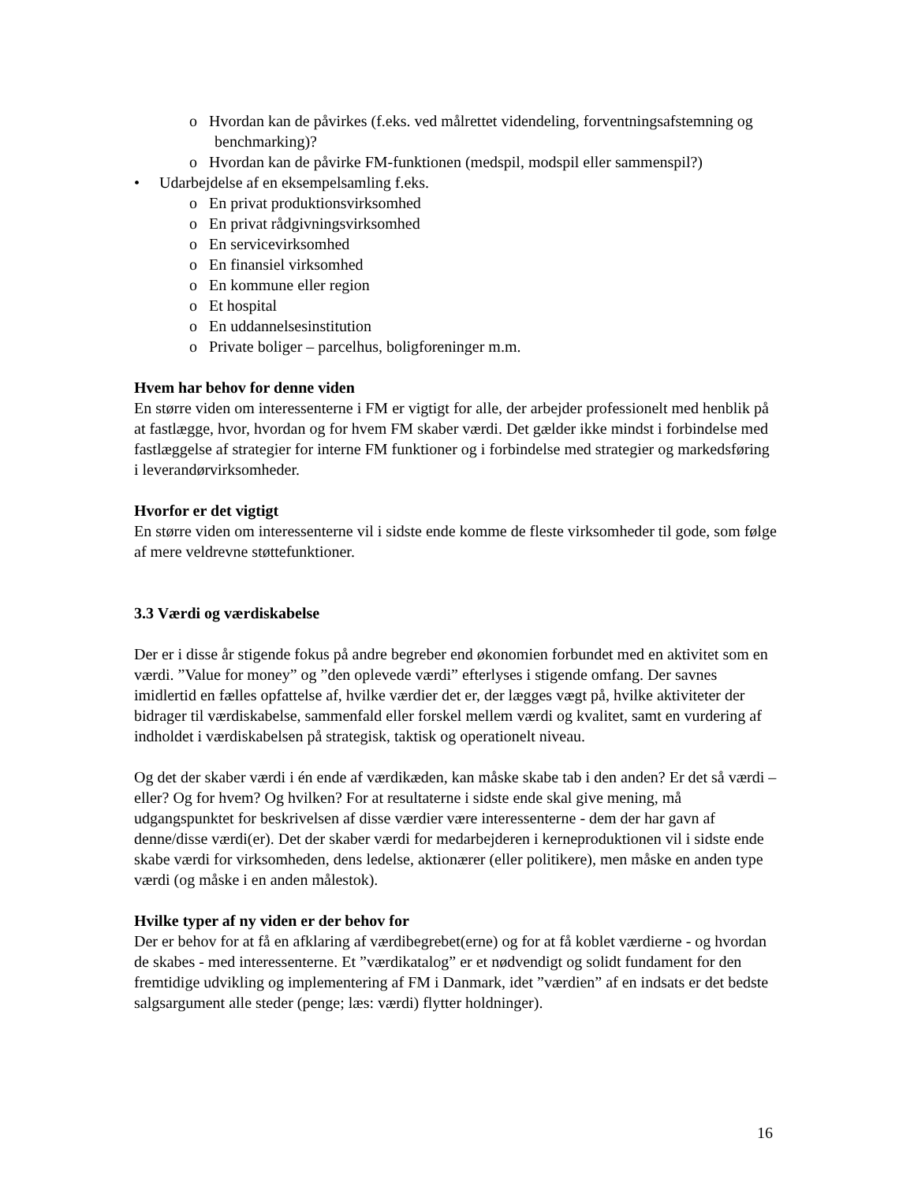o Hvordan kan de påvirkes (f.eks. ved målrettet videndeling, forventningsafstemning og benchmarking)?
o Hvordan kan de påvirke FM-funktionen (medspil, modspil eller sammenspil?)
• Udarbejdelse af en eksempelsamling f.eks.
o En privat produktionsvirksomhed
o En privat rådgivningsvirksomhed
o En servicevirksomhed
o En finansiel virksomhed
o En kommune eller region
o Et hospital
o En uddannelsesinstitution
o Private boliger – parcelhus, boligforeninger m.m.
Hvem har behov for denne viden
En større viden om interessenterne i FM er vigtigt for alle, der arbejder professionelt med henblik på at fastlægge, hvor, hvordan og for hvem FM skaber værdi. Det gælder ikke mindst i forbindelse med fastlæggelse af strategier for interne FM funktioner og i forbindelse med strategier og markedsføring i leverandørvirksomheder.
Hvorfor er det vigtigt
En større viden om interessenterne vil i sidste ende komme de fleste virksomheder til gode, som følge af mere veldrevne støttefunktioner.
3.3 Værdi og værdiskabelse
Der er i disse år stigende fokus på andre begreber end økonomien forbundet med en aktivitet som en værdi. ”Value for money” og ”den oplevede værdi” efterlyses i stigende omfang. Der savnes imidlertid en fælles opfattelse af, hvilke værdier det er, der lægges vægt på, hvilke aktiviteter der bidrager til værdiskabelse, sammenfald eller forskel mellem værdi og kvalitet, samt en vurdering af indholdet i værdiskabelsen på strategisk, taktisk og operationelt niveau.
Og det der skaber værdi i én ende af værdikæden, kan måske skabe tab i den anden? Er det så værdi – eller? Og for hvem? Og hvilken? For at resultaterne i sidste ende skal give mening, må udgangspunktet for beskrivelsen af disse værdier være interessenterne - dem der har gavn af denne/disse værdi(er). Det der skaber værdi for medarbejderen i kerneproduktionen vil i sidste ende skabe værdi for virksomheden, dens ledelse, aktionærer (eller politikere), men måske en anden type værdi (og måske i en anden målestok).
Hvilke typer af ny viden er der behov for
Der er behov for at få en afklaring af værdibegrebet(erne) og for at få koblet værdierne - og hvordan de skabes - med interessenterne. Et ”værdikatalog” er et nødvendigt og solidt fundament for den fremtidige udvikling og implementering af FM i Danmark, idet ”værdien” af en indsats er det bedste salgsargument alle steder (penge; læs: værdi) flytter holdninger).
16